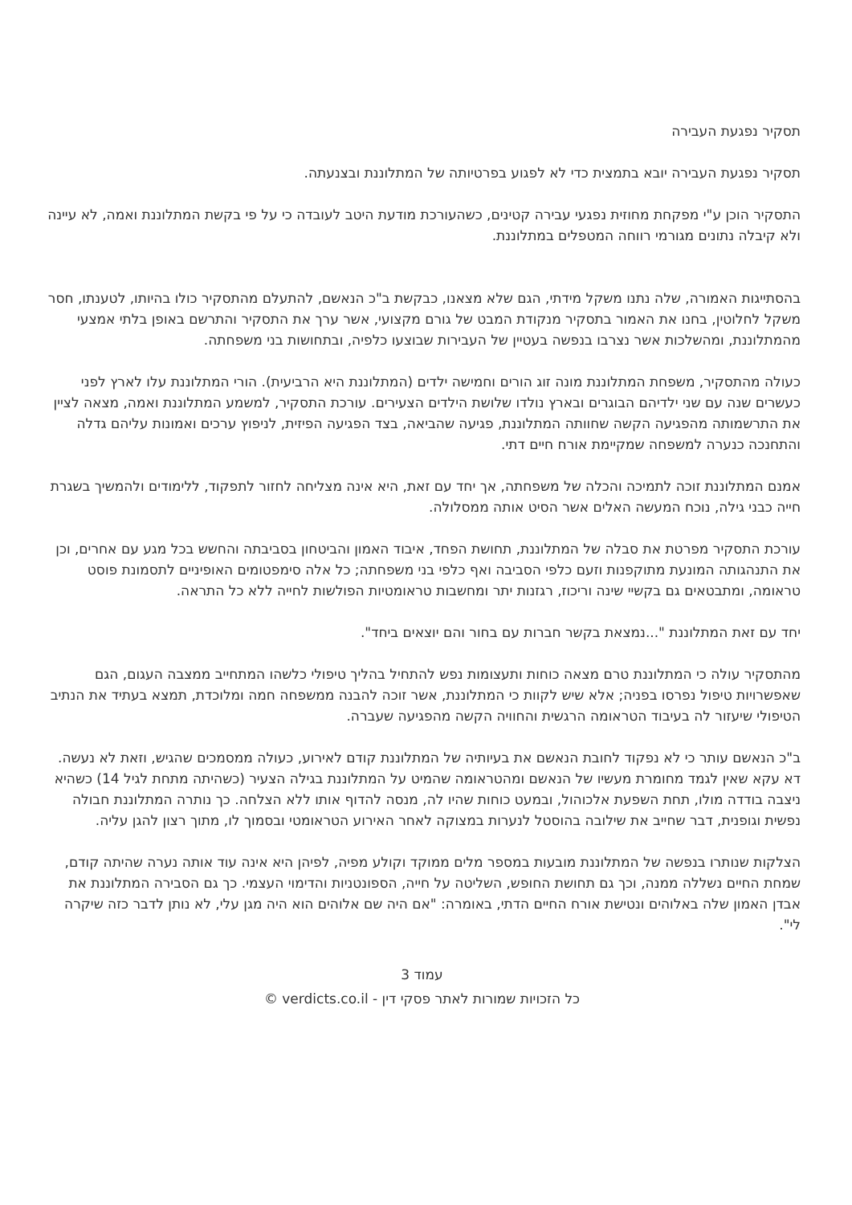תסקיר נפגעת העבירה
תסקיר נפגעת העבירה יובא בתמצית כדי לא לפגוע בפרטיותה של המתלוננת ובצנעתה.
התסקיר הוכן ע"י מפקחת מחוזית נפגעי עבירה קטינים, כשהעורכת מודעת היטב לעובדה כי על פי בקשת המתלוננת ואמה, לא עיינה ולא קיבלה נתונים מגורמי רווחה המטפלים במתלוננת.
בהסתייגות האמורה, שלה נתנו משקל מידתי, הגם שלא מצאנו, כבקשת ב"כ הנאשם, להתעלם מהתסקיר כולו בהיותו, לטענתו, חסר משקל לחלוטין, בחנו את האמור בתסקיר מנקודת המבט של גורם מקצועי, אשר ערך את התסקיר והתרשם באופן בלתי אמצעי מהמתלוננת, ומהשלכות אשר נצרבו בנפשה בעטיין של העבירות שבוצעו כלפיה, ובתחושות בני משפחתה.
כעולה מהתסקיר, משפחת המתלוננת מונה זוג הורים וחמישה ילדים (המתלוננת היא הרביעית). הורי המתלוננת עלו לארץ לפני כעשרים שנה עם שני ילדיהם הבוגרים ובארץ נולדו שלושת הילדים הצעירים. עורכת התסקיר, למשמע המתלוננת ואמה, מצאה לציין את התרשמותה מהפגיעה הקשה שחוותה המתלוננת, פגיעה שהביאה, בצד הפגיעה הפיזית, לניפוץ ערכים ואמונות עליהם גדלה והתחנכה כנערה למשפחה שמקיימת אורח חיים דתי.
אמנם המתלוננת זוכה לתמיכה והכלה של משפחתה, אך יחד עם זאת, היא אינה מצליחה לחזור לתפקוד, ללימודים ולהמשיך בשגרת חייה כבני גילה, נוכח המעשה האלים אשר הסיט אותה ממסלולה.
עורכת התסקיר מפרטת את סבלה של המתלוננת, תחושת הפחד, איבוד האמון והביטחון בסביבתה והחשש בכל מגע עם אחרים, וכן את התנהגותה המונעת מתוקפנות וזעם כלפי הסביבה ואף כלפי בני משפחתה; כל אלה סימפטומים האופיניים לתסמונת פוסט טראומה, ומתבטאים גם בקשיי שינה וריכוז, רגזנות יתר ומחשבות טראומטיות הפולשות לחייה ללא כל התראה.
יחד עם זאת המתלוננת "...נמצאת בקשר חברות עם בחור והם יוצאים ביחד".
מהתסקיר עולה כי המתלוננת טרם מצאה כוחות ותעצומות נפש להתחיל בהליך טיפולי כלשהו המתחייב ממצבה העגום, הגם שאפשרויות טיפול נפרסו בפניה; אלא שיש לקוות כי המתלוננת, אשר זוכה להבנה ממשפחה חמה ומלוכדת, תמצא בעתיד את הנתיב הטיפולי שיעזור לה בעיבוד הטראומה הרגשית והחוויה הקשה מהפגיעה שעברה.
ב"כ הנאשם עותר כי לא נפקוד לחובת הנאשם את בעיותיה של המתלוננת קודם לאירוע, כעולה ממסמכים שהגיש, וזאת לא נעשה. דא עקא שאין לגמד מחומרת מעשיו של הנאשם ומהטראומה שהמיט על המתלוננת בגילה הצעיר (כשהיתה מתחת לגיל 14) כשהיא ניצבה בודדה מולו, תחת השפעת אלכוהול, ובמעט כוחות שהיו לה, מנסה להדוף אותו ללא הצלחה. כך נותרה המתלוננת חבולה נפשית וגופנית, דבר שחייב את שילובה בהוסטל לנערות במצוקה לאחר האירוע הטראומטי ובסמוך לו, מתוך רצון להגן עליה.
הצלקות שנותרו בנפשה של המתלוננת מובעות במספר מלים ממוקד וקולע מפיה, לפיהן היא אינה עוד אותה נערה שהיתה קודם, שמחת החיים נשללה ממנה, וכך גם תחושת החופש, השליטה על חייה, הספונטניות והדימוי העצמי. כך גם הסבירה המתלוננת את אבדן האמון שלה באלוהים ונטישת אורח החיים הדתי, באומרה: "אם היה שם אלוהים הוא היה מגן עלי, לא נותן לדבר כזה שיקרה לי".
עמוד 3
כל הזכויות שמורות לאתר פסקי דין - verdicts.co.il ©